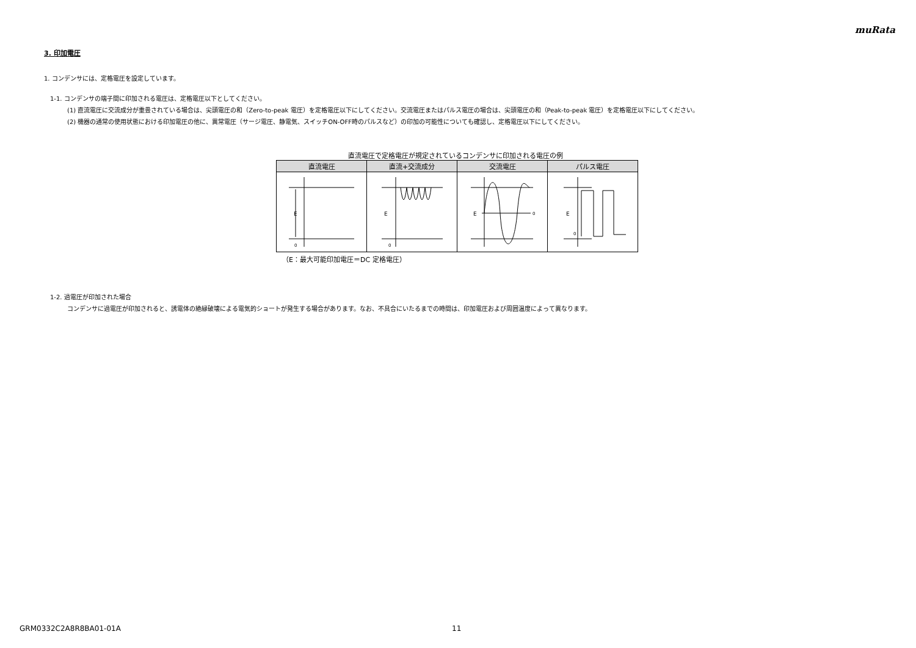muRata
3. 印加電圧
1. コンデンサには、定格電圧を設定しています。
1-1. コンデンサの端子間に印加される電圧は、定格電圧以下としてください。
(1) 直流電圧に交流成分が重畳されている場合は、尖頭電圧の和（Zero-to-peak 電圧）を定格電圧以下にしてください。交流電圧またはパルス電圧の場合は、尖頭電圧の和（Peak-to-peak 電圧）を定格電圧以下にしてください。
(2) 機器の通常の使用状態における印加電圧の他に、異常電圧（サージ電圧、静電気、スイッチON-OFF時のパルスなど）の印加の可能性についても確認し、定格電圧以下にしてください。
直流電圧で定格電圧が規定されているコンデンサに印加される電圧の例
| 直流電圧 | 直流+交流成分 | 交流電圧 | パルス電圧 |
| --- | --- | --- | --- |
| E 0 | E 0 | E 0 | E 0 |
（E：最大可能印加電圧＝DC 定格電圧）
1-2. 過電圧が印加された場合
コンデンサに過電圧が印加されると、誘電体の絶縁破壊による電気的ショートが発生する場合があります。なお、不具合にいたるまでの時間は、印加電圧および周囲温度によって異なります。
GRM0332C2A8R8BA01-01A 11